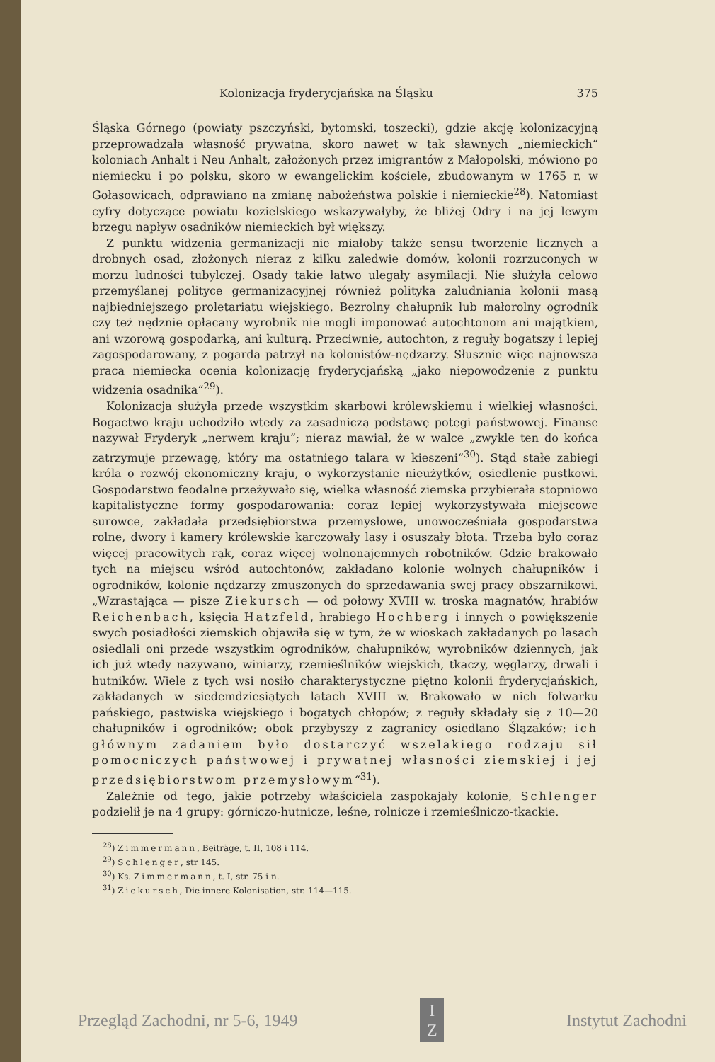Kolonizacja fryderycjańska na Śląsku 375
Śląska Górnego (powiaty pszczyński, bytomski, toszecki), gdzie akcję kolonizacyjną przeprowadzała własność prywatna, skoro nawet w tak sławnych „niemieckich“ koloniach Anhalt i Neu Anhalt, założonych przez imigrantów z Małopolski, mówiono po niemiecku i po polsku, skoro w ewangelickim kościele, zbudowanym w 1765 r. w Gołasowicach, odprawiano na zmianę nabożeństwa polskie i niemieckie<sup>28</sup>). Natomiast cyfry dotyczące powiatu kozielskiego wskazywałyby, że bliżej Odry i na jej lewym brzegu napływ osadników niemieckich był większy.
Z punktu widzenia germanizacji nie miałoby także sensu tworzenie licznych a drobnych osad, złożonych nieraz z kilku zaledwie domów, kolonii rozrzuconych w morzu ludności tubylczej. Osady takie łatwo ulegały asymilacji. Nie służyła celowo przemyślanej polityce germanizacyjnej również polityka zaludniania kolonii masą najbiedniejszego proletariatu wiejskiego. Bezrolny chałupnik lub małorolny ogrodnik czy też nędznie opłacany wyrobnik nie mogli imponować autochtonom ani majątkiem, ani wzorową gospodarką, ani kulturą. Przeciwnie, autochton, z reguły bogatszy i lepiej zagospodarowany, z pogardą patrzył na kolonistów-nędzarzy. Słusznie więc najnowsza praca niemiecka ocenia kolonizację fryderycjańską „jako niepowodzenie z punktu widzenia osadnika“<sup>29</sup>).
Kolonizacja służyła przede wszystkim skarbowi królewskiemu i wielkiej własności. Bogactwo kraju uchodziło wtedy za zasadniczą podstawę potęgi państwowej. Finanse nazywał Fryderyk „nerwem kraju“; nieraz mawiał, że w walce „zwykle ten do końca zatrzymuje przewagę, który ma ostatniego talara w kieszeni“<sup>30</sup>). Stąd stałe zabiegi króla o rozwój ekonomiczny kraju, o wykorzystanie nieużytków, osiedlenie pustkowi. Gospodarstwo feodalne przeżywało się, wielka własność ziemska przybierała stopniowo kapitalistyczne formy gospodarowania: coraz lepiej wykorzystywała miejscowe surowce, zakładała przedsiębiorstwa przemysłowe, unowocześniała gospodarstwa rolne, dwory i kamery królewskie karczowały lasy i osuszały błota. Trzeba było coraz więcej pracowitych rąk, coraz więcej wolnonajemnych robotników. Gdzie brakowało tych na miejscu wśród autochtonów, zakładano kolonie wolnych chałupników i ogrodników, kolonie nędzarzy zmuszonych do sprzedawania swej pracy obszarnikowi. „Wzrastająca — pisze Ziekursch — od połowy XVIII w. troska magnatów, hrabiów Reichenbach, księcia Hatzfeld, hrabiego Hochberg i innych o powiększenie swych posiadłości ziemskich objawiła się w tym, że w wioskach zakładanych po lasach osiedlali oni przede wszystkim ogrodników, chałupników, wyrobników dziennych, jak ich już wtedy nazywano, winiarzy, rzemieślników wiejskich, tkaczy, węglarzy, drwali i hutników. Wiele z tych wsi nosiło charakterystyczne piętno kolonii fryderycjańskich, zakładanych w siedemdziesiątych latach XVIII w. Brakowało w nich folwarku pańskiego, pastwiska wiejskiego i bogatych chłopów; z reguły składały się z 10—20 chałupników i ogrodników; obok przybyszy z zagranicy osiedlano Ślązaków; ich głównym zadaniem było dostarczyć wszelakiego rodzaju sił pomocniczych państwowej i prywatnej własności ziemskiej i jej przedsiębiorstwom przemysłowym“<sup>31</sup>).
Zależnie od tego, jakie potrzeby właściciela zaspokajały kolonie, Schlenger podzielił je na 4 grupy: górniczo-hutnicze, leśne, rolnicze i rzemieślniczo-tkackie.
<sup>28</sup>) Zimmermann, Beiträge, t. II, 108 i 114.
<sup>29</sup>) Schlenger, str 145.
<sup>30</sup>) Ks. Zimmermann, t. I, str. 75 i n.
<sup>31</sup>) Ziekursch, Die innere Kolonisation, str. 114—115.
Przegląd Zachodni, nr 5-6, 1949
I
Z
Instytut Zachodni